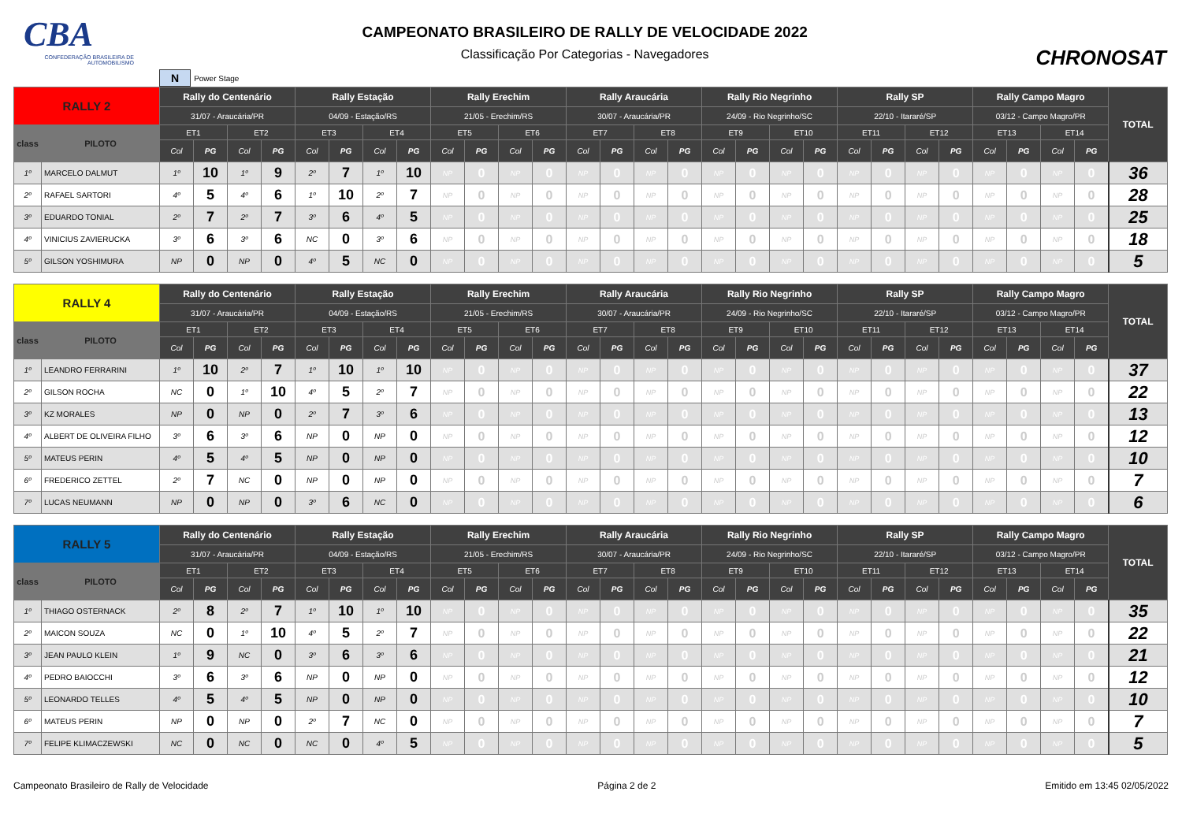CBA
CONFEDERAÇÃO BRASILEIRA DE AUTOMOBILISMO
CAMPEONATO BRASILEIRO DE RALLY DE VELOCIDADE 2022
Classificação Por Categorias - Navegadores
CHRONOSAT
N Power Stage
| RALLY 2 | | Rally do Centenário | | | | Rally Estação | | | | Rally Erechim | | | | Rally Araucária | | | | Rally Rio Negrinho | | | | Rally SP | | | | Rally Campo Magro | | | | TOTAL |
| --- | --- | --- | --- | --- | --- | --- | --- | --- | --- | --- | --- | --- | --- | --- | --- | --- | --- | --- | --- | --- | --- | --- | --- | --- | --- | --- | --- | --- | --- | --- |
| | | 31/07 - Araucária/PR | | | | 04/09 - Estação/RS | | | | 21/05 - Erechim/RS | | | | 30/07 - Araucária/PR | | | | 24/09 - Rio Negrinho/SC | | | | 22/10 - Itararé/SP | | | | 03/12 - Campo Magro/PR | | | | |
| class | PILOTO | ET1 | | ET2 | | ET3 | | ET4 | | ET5 | | ET6 | | ET7 | | ET8 | | ET9 | | ET10 | | ET11 | | ET12 | | ET13 | | ET14 | | |
| | | Col | PG | Col | PG | Col | PG | Col | PG | Col | PG | Col | PG | Col | PG | Col | PG | Col | PG | Col | PG | Col | PG | Col | PG | Col | PG | Col | PG | |
| 1º | MARCELO DALMUT | 1º | 10 | 1º | 9 | 2º | 7 | 1º | 10 | NP | 0 | NP | 0 | NP | 0 | NP | 0 | NP | 0 | NP | 0 | NP | 0 | NP | 0 | NP | 0 | NP | 0 | 36 |
| 2º | RAFAEL SARTORI | 4º | 5 | 4º | 6 | 1º | 10 | 2º | 7 | NP | 0 | NP | 0 | NP | 0 | NP | 0 | NP | 0 | NP | 0 | NP | 0 | NP | 0 | NP | 0 | NP | 0 | 28 |
| 3º | EDUARDO TONIAL | 2º | 7 | 2º | 7 | 3º | 6 | 4º | 5 | NP | 0 | NP | 0 | NP | 0 | NP | 0 | NP | 0 | NP | 0 | NP | 0 | NP | 0 | NP | 0 | NP | 0 | 25 |
| 4º | VINICIUS ZAVIERUCKA | 3º | 6 | 3º | 6 | NC | 0 | 3º | 6 | NP | 0 | NP | 0 | NP | 0 | NP | 0 | NP | 0 | NP | 0 | NP | 0 | NP | 0 | NP | 0 | NP | 0 | 18 |
| 5º | GILSON YOSHIMURA | NP | 0 | NP | 0 | 4º | 5 | NC | 0 | NP | 0 | NP | 0 | NP | 0 | NP | 0 | NP | 0 | NP | 0 | NP | 0 | NP | 0 | NP | 0 | NP | 0 | 5 |
| RALLY 4 | | Rally do Centenário | | | | Rally Estação | | | | Rally Erechim | | | | Rally Araucária | | | | Rally Rio Negrinho | | | | Rally SP | | | | Rally Campo Magro | | | | TOTAL |
| --- | --- | --- | --- | --- | --- | --- | --- | --- | --- | --- | --- | --- | --- | --- | --- | --- | --- | --- | --- | --- | --- | --- | --- | --- | --- | --- | --- | --- | --- | --- |
| | | 31/07 - Araucária/PR | | | | 04/09 - Estação/RS | | | | 21/05 - Erechim/RS | | | | 30/07 - Araucária/PR | | | | 24/09 - Rio Negrinho/SC | | | | 22/10 - Itararé/SP | | | | 03/12 - Campo Magro/PR | | | | |
| class | PILOTO | ET1 | | ET2 | | ET3 | | ET4 | | ET5 | | ET6 | | ET7 | | ET8 | | ET9 | | ET10 | | ET11 | | ET12 | | ET13 | | ET14 | | |
| | | Col | PG | Col | PG | Col | PG | Col | PG | Col | PG | Col | PG | Col | PG | Col | PG | Col | PG | Col | PG | Col | PG | Col | PG | Col | PG | Col | PG | |
| 1º | LEANDRO FERRARINI | 1º | 10 | 2º | 7 | 1º | 10 | 1º | 10 | NP | 0 | NP | 0 | NP | 0 | NP | 0 | NP | 0 | NP | 0 | NP | 0 | NP | 0 | NP | 0 | NP | 0 | 37 |
| 2º | GILSON ROCHA | NC | 0 | 1º | 10 | 4º | 5 | 2º | 7 | NP | 0 | NP | 0 | NP | 0 | NP | 0 | NP | 0 | NP | 0 | NP | 0 | NP | 0 | NP | 0 | NP | 0 | 22 |
| 3º | KZ MORALES | NP | 0 | NP | 0 | 2º | 7 | 3º | 6 | NP | 0 | NP | 0 | NP | 0 | NP | 0 | NP | 0 | NP | 0 | NP | 0 | NP | 0 | NP | 0 | NP | 0 | 13 |
| 4º | ALBERT DE OLIVEIRA FILHO | 3º | 6 | 3º | 6 | NP | 0 | NP | 0 | NP | 0 | NP | 0 | NP | 0 | NP | 0 | NP | 0 | NP | 0 | NP | 0 | NP | 0 | NP | 0 | NP | 0 | 12 |
| 5º | MATEUS PERIN | 4º | 5 | 4º | 5 | NP | 0 | NP | 0 | NP | 0 | NP | 0 | NP | 0 | NP | 0 | NP | 0 | NP | 0 | NP | 0 | NP | 0 | NP | 0 | NP | 0 | 10 |
| 6º | FREDERICO ZETTEL | 2º | 7 | NC | 0 | NP | 0 | NP | 0 | NP | 0 | NP | 0 | NP | 0 | NP | 0 | NP | 0 | NP | 0 | NP | 0 | NP | 0 | NP | 0 | NP | 0 | 7 |
| 7º | LUCAS NEUMANN | NP | 0 | NP | 0 | 3º | 6 | NC | 0 | NP | 0 | NP | 0 | NP | 0 | NP | 0 | NP | 0 | NP | 0 | NP | 0 | NP | 0 | NP | 0 | NP | 0 | 6 |
| RALLY 5 | | Rally do Centenário | | | | Rally Estação | | | | Rally Erechim | | | | Rally Araucária | | | | Rally Rio Negrinho | | | | Rally SP | | | | Rally Campo Magro | | | | TOTAL |
| --- | --- | --- | --- | --- | --- | --- | --- | --- | --- | --- | --- | --- | --- | --- | --- | --- | --- | --- | --- | --- | --- | --- | --- | --- | --- | --- | --- | --- | --- | --- |
| | | 31/07 - Araucária/PR | | | | 04/09 - Estação/RS | | | | 21/05 - Erechim/RS | | | | 30/07 - Araucária/PR | | | | 24/09 - Rio Negrinho/SC | | | | 22/10 - Itararé/SP | | | | 03/12 - Campo Magro/PR | | | | |
| class | PILOTO | ET1 | | ET2 | | ET3 | | ET4 | | ET5 | | ET6 | | ET7 | | ET8 | | ET9 | | ET10 | | ET11 | | ET12 | | ET13 | | ET14 | | |
| | | Col | PG | Col | PG | Col | PG | Col | PG | Col | PG | Col | PG | Col | PG | Col | PG | Col | PG | Col | PG | Col | PG | Col | PG | Col | PG | Col | PG | |
| 1º | THIAGO OSTERNACK | 2º | 8 | 2º | 7 | 1º | 10 | 1º | 10 | NP | 0 | NP | 0 | NP | 0 | NP | 0 | NP | 0 | NP | 0 | NP | 0 | NP | 0 | NP | 0 | NP | 0 | 35 |
| 2º | MAICON SOUZA | NC | 0 | 1º | 10 | 4º | 5 | 2º | 7 | NP | 0 | NP | 0 | NP | 0 | NP | 0 | NP | 0 | NP | 0 | NP | 0 | NP | 0 | NP | 0 | NP | 0 | 22 |
| 3º | JEAN PAULO KLEIN | 1º | 9 | NC | 0 | 3º | 6 | 3º | 6 | NP | 0 | NP | 0 | NP | 0 | NP | 0 | NP | 0 | NP | 0 | NP | 0 | NP | 0 | NP | 0 | NP | 0 | 21 |
| 4º | PEDRO BAIOCCHI | 3º | 6 | 3º | 6 | NP | 0 | NP | 0 | NP | 0 | NP | 0 | NP | 0 | NP | 0 | NP | 0 | NP | 0 | NP | 0 | NP | 0 | NP | 0 | NP | 0 | 12 |
| 5º | LEONARDO TELLES | 4º | 5 | 4º | 5 | NP | 0 | NP | 0 | NP | 0 | NP | 0 | NP | 0 | NP | 0 | NP | 0 | NP | 0 | NP | 0 | NP | 0 | NP | 0 | NP | 0 | 10 |
| 6º | MATEUS PERIN | NP | 0 | NP | 0 | 2º | 7 | NC | 0 | NP | 0 | NP | 0 | NP | 0 | NP | 0 | NP | 0 | NP | 0 | NP | 0 | NP | 0 | NP | 0 | NP | 0 | 7 |
| 7º | FELIPE KLIMACZEWSKI | NC | 0 | NC | 0 | NC | 0 | 4º | 5 | NP | 0 | NP | 0 | NP | 0 | NP | 0 | NP | 0 | NP | 0 | NP | 0 | NP | 0 | NP | 0 | NP | 0 | 5 |
Campeonato Brasileiro de Rally de Velocidade Página 2 de 2 Emitido em 13:45 02/05/2022